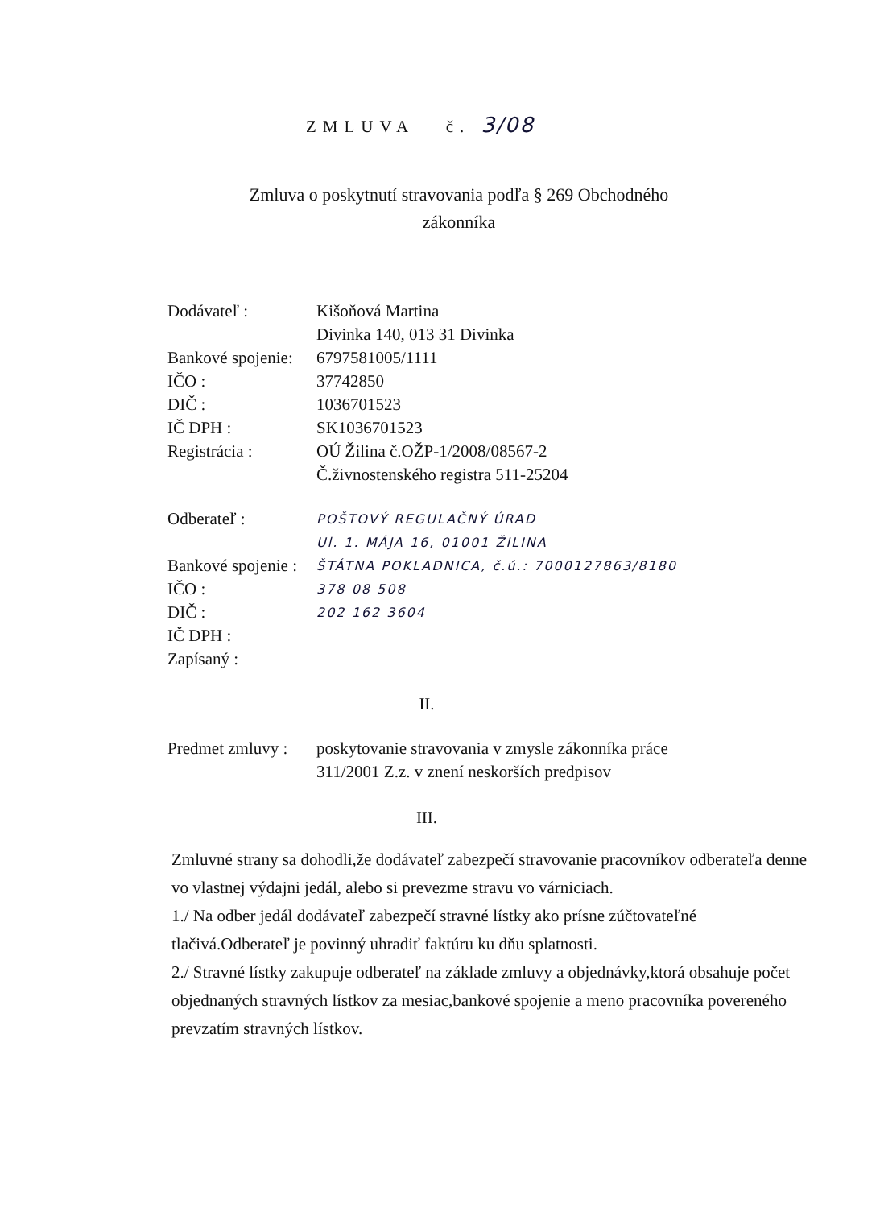ZMLUVA č. 3/08
Zmluva o poskytnutí stravovania podľa § 269 Obchodného zákonníka
| Dodávateľ : | Kišoňová Martina Divinka 140, 013 31 Divinka |
| Bankové spojenie: | 6797581005/1111 |
| IČO : | 37742850 |
| DIČ : | 1036701523 |
| IČ DPH : | SK1036701523 |
| Registrácia : | OÚ Žilina č.OŽP-1/2008/08567-2 Č.živnostenského registra 511-25204 |
| Odberateľ : | POŠTOVÝ REGULAČNÝ ÚRAD Ul. 1. MÁJA 16, 01001 ŽILINA |
| Bankové spojenie : | ŠTÁTNA POKLADNICA, č.ú.: 7000127863/8180 |
| IČO : | 378 08 508 |
| DIČ : | 202 162 3604 |
| IČ DPH : | |
| Zapísaný : | |
II.
| Predmet zmluvy : | poskytovanie stravovania v zmysle zákonníka práce 311/2001 Z.z. v znení neskorších predpisov |
III.
Zmluvné strany sa dohodli,že dodávateľ zabezpečí stravovanie pracovníkov odberateľa denne vo vlastnej výdajni jedál, alebo si prevezme stravu vo várniciach.
1./ Na odber jedál dodávateľ zabezpečí stravné lístky ako prísne zúčtovateľné tlačivá.Odberateľ je povinný uhradiť faktúru ku dňu splatnosti.
2./ Stravné lístky zakupuje odberateľ na základe zmluvy a objednávky,ktorá obsahuje počet objednaných stravných lístkov za mesiac,bankové spojenie a meno pracovníka povereného prevzatím stravných lístkov.